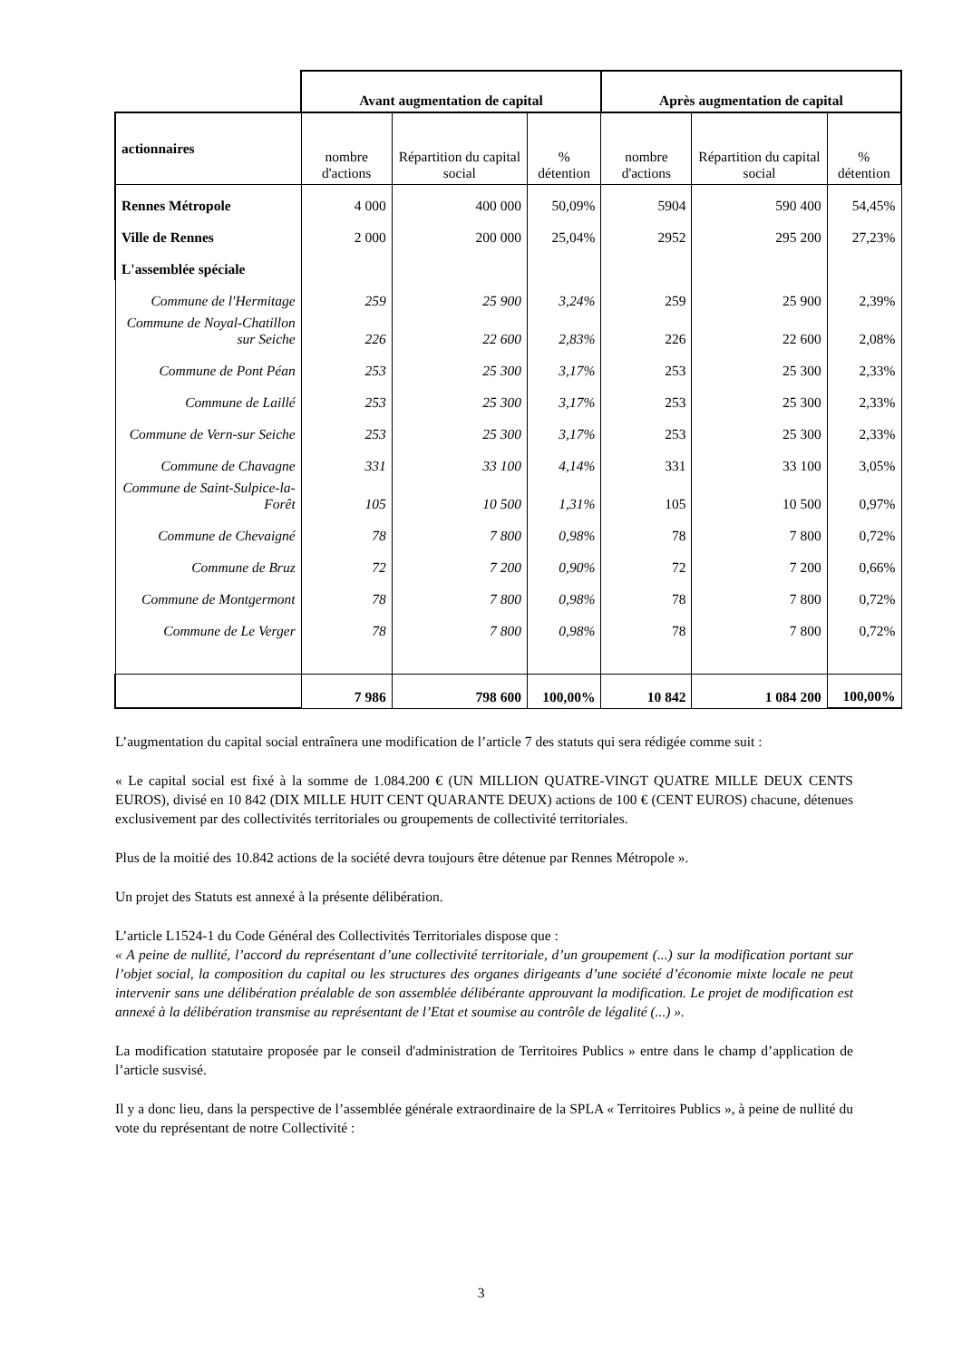| | Avant augmentation de capital | | | Après augmentation de capital | | |
| --- | --- | --- | --- | --- | --- | --- |
| actionnaires | nombre d'actions | Répartition du capital social | % détention | nombre d'actions | Répartition du capital social | % détention |
| Rennes Métropole | 4 000 | 400 000 | 50,09% | 5904 | 590 400 | 54,45% |
| Ville de Rennes | 2 000 | 200 000 | 25,04% | 2952 | 295 200 | 27,23% |
| L'assemblée spéciale | | | | | | |
| Commune de l'Hermitage | 259 | 25 900 | 3,24% | 259 | 25 900 | 2,39% |
| Commune de Noyal-Chatillon sur Seiche | 226 | 22 600 | 2,83% | 226 | 22 600 | 2,08% |
| Commune de Pont Péan | 253 | 25 300 | 3,17% | 253 | 25 300 | 2,33% |
| Commune de Laillé | 253 | 25 300 | 3,17% | 253 | 25 300 | 2,33% |
| Commune de Vern-sur Seiche | 253 | 25 300 | 3,17% | 253 | 25 300 | 2,33% |
| Commune de Chavagne | 331 | 33 100 | 4,14% | 331 | 33 100 | 3,05% |
| Commune de Saint-Sulpice-la-Forêt | 105 | 10 500 | 1,31% | 105 | 10 500 | 0,97% |
| Commune de Chevaigné | 78 | 7 800 | 0,98% | 78 | 7 800 | 0,72% |
| Commune de Bruz | 72 | 7 200 | 0,90% | 72 | 7 200 | 0,66% |
| Commune de Montgermont | 78 | 7 800 | 0,98% | 78 | 7 800 | 0,72% |
| Commune de Le Verger | 78 | 7 800 | 0,98% | 78 | 7 800 | 0,72% |
| | 7 986 | 798 600 | 100,00% | 10 842 | 1 084 200 | 100,00% |
L’augmentation du capital social entraînera une modification de l’article 7 des statuts qui sera rédigée comme suit :
« Le capital social est fixé à la somme de 1.084.200 € (UN MILLION QUATRE-VINGT QUATRE MILLE DEUX CENTS EUROS), divisé en 10 842 (DIX MILLE HUIT CENT QUARANTE DEUX) actions de 100 € (CENT EUROS) chacune, détenues exclusivement par des collectivités territoriales ou groupements de collectivité territoriales.
Plus de la moitié des 10.842 actions de la société devra toujours être détenue par Rennes Métropole ».
Un projet des Statuts est annexé à la présente délibération.
L’article L1524-1 du Code Général des Collectivités Territoriales dispose que :
« A peine de nullité, l’accord du représentant d’une collectivité territoriale, d’un groupement (...) sur la modification portant sur l’objet social, la composition du capital ou les structures des organes dirigeants d’une société d’économie mixte locale ne peut intervenir sans une délibération préalable de son assemblée délibérante approuvant la modification. Le projet de modification est annexé à la délibération transmise au représentant de l’Etat et soumise au contrôle de légalité (...) ».
La modification statutaire proposée par le conseil d'administration de Territoires Publics » entre dans le champ d’application de l’article susvisé.
Il y a donc lieu, dans la perspective de l’assemblée générale extraordinaire de la SPLA « Territoires Publics », à peine de nullité du vote du représentant de notre Collectivité :
3